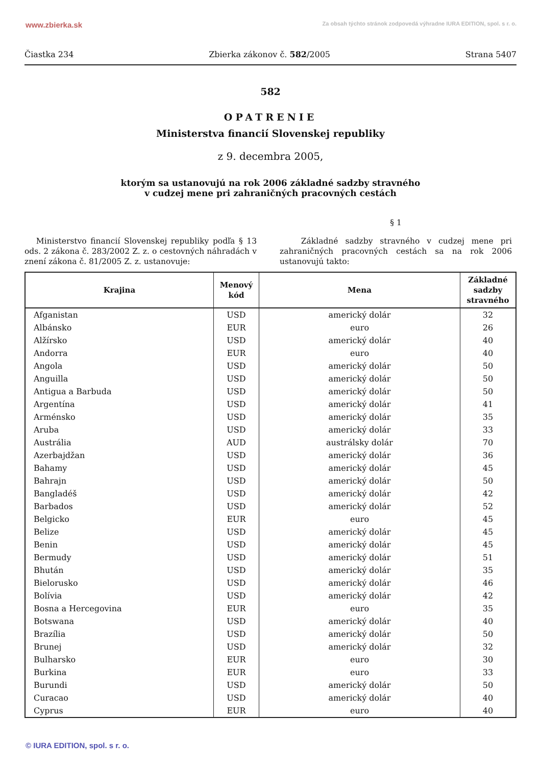www.zbierka.sk Za obsah týchto stránok zodpovedá výhradne IURA EDITION, spol. s r. o.
Čiastka 234 Zbierka zákonov č. 582/2005 Strana 5407
582
OPATRENIE
Ministerstva financií Slovenskej republiky
z 9. decembra 2005,
ktorým sa ustanovujú na rok 2006 základné sadzby stravného
v cudzej mene pri zahraničných pracovných cestách
§ 1
Ministerstvo financií Slovenskej republiky podľa § 13 ods. 2 zákona č. 283/2002 Z. z. o cestovných náhradách v znení zákona č. 81/2005 Z. z. ustanovuje:
Základné sadzby stravného v cudzej mene pri zahraničných pracovných cestách sa na rok 2006 ustanovujú takto:
| Krajina | Menový kód | Mena | Základné sadzby stravného |
| --- | --- | --- | --- |
| Afganistan | USD | americký dolár | 32 |
| Albánsko | EUR | euro | 26 |
| Alžírsko | USD | americký dolár | 40 |
| Andorra | EUR | euro | 40 |
| Angola | USD | americký dolár | 50 |
| Anguilla | USD | americký dolár | 50 |
| Antigua a Barbuda | USD | americký dolár | 50 |
| Argentína | USD | americký dolár | 41 |
| Arménsko | USD | americký dolár | 35 |
| Aruba | USD | americký dolár | 33 |
| Austrália | AUD | austrálsky dolár | 70 |
| Azerbajdžan | USD | americký dolár | 36 |
| Bahamy | USD | americký dolár | 45 |
| Bahrajn | USD | americký dolár | 50 |
| Bangladéš | USD | americký dolár | 42 |
| Barbados | USD | americký dolár | 52 |
| Belgicko | EUR | euro | 45 |
| Belize | USD | americký dolár | 45 |
| Benin | USD | americký dolár | 45 |
| Bermudy | USD | americký dolár | 51 |
| Bhután | USD | americký dolár | 35 |
| Bielorusko | USD | americký dolár | 46 |
| Bolívia | USD | americký dolár | 42 |
| Bosna a Hercegovina | EUR | euro | 35 |
| Botswana | USD | americký dolár | 40 |
| Brazília | USD | americký dolár | 50 |
| Brunej | USD | americký dolár | 32 |
| Bulharsko | EUR | euro | 30 |
| Burkina | EUR | euro | 33 |
| Burundi | USD | americký dolár | 50 |
| Curacao | USD | americký dolár | 40 |
| Cyprus | EUR | euro | 40 |
© IURA EDITION, spol. s r. o.